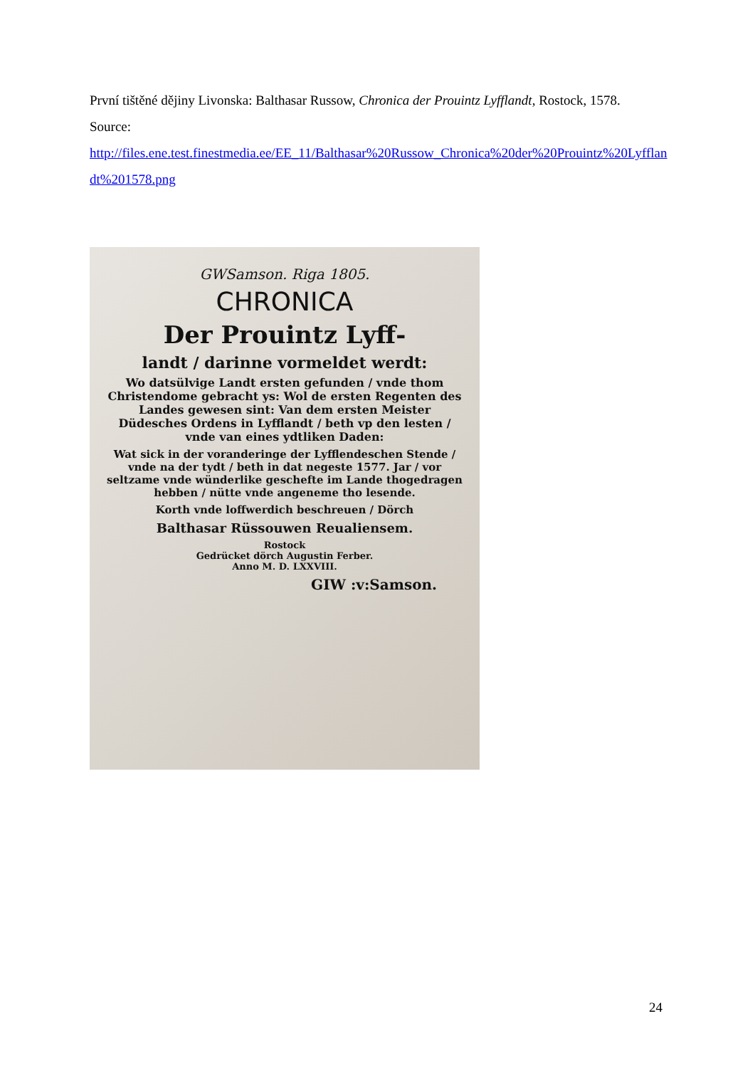První tištěné dějiny Livonska: Balthasar Russow, Chronica der Prouintz Lyfflandt, Rostock, 1578.
Source:
http://files.ene.test.finestmedia.ee/EE_11/Balthasar%20Russow_Chronica%20der%20Prouintz%20Lyfflandt%201578.png
GWSamson. Riga 1805.
CHRONICA
Der Prouintz Lyff-
landt / darinne vormeldet werdt:
Wo datsülvige Landt ersten gefunden / vnde thom Christendome gebracht ys: Wol de ersten Regenten des Landes gewesen sint: Van dem ersten Meister Düdesches Ordens in Lyfflandt / beth vp den lesten / vnde van eines ydtliken Daden:
Wat sick in der voranderinge der Lyfflendeschen Stende / vnde na der tydt / beth in dat negeste 1577. Jar / vor seltzame vnde wünderlike geschefte im Lande thogedragen hebben / nütte vnde angeneme tho lesende.
Korth vnde loffwerdich beschreuen / Dörch
Balthasar Rüssouwen Reualiensem.
Rostock
Gedrücket dörch Augustin Ferber.
Anno M. D. LXXVIII.
GIW :v:Samson.
24